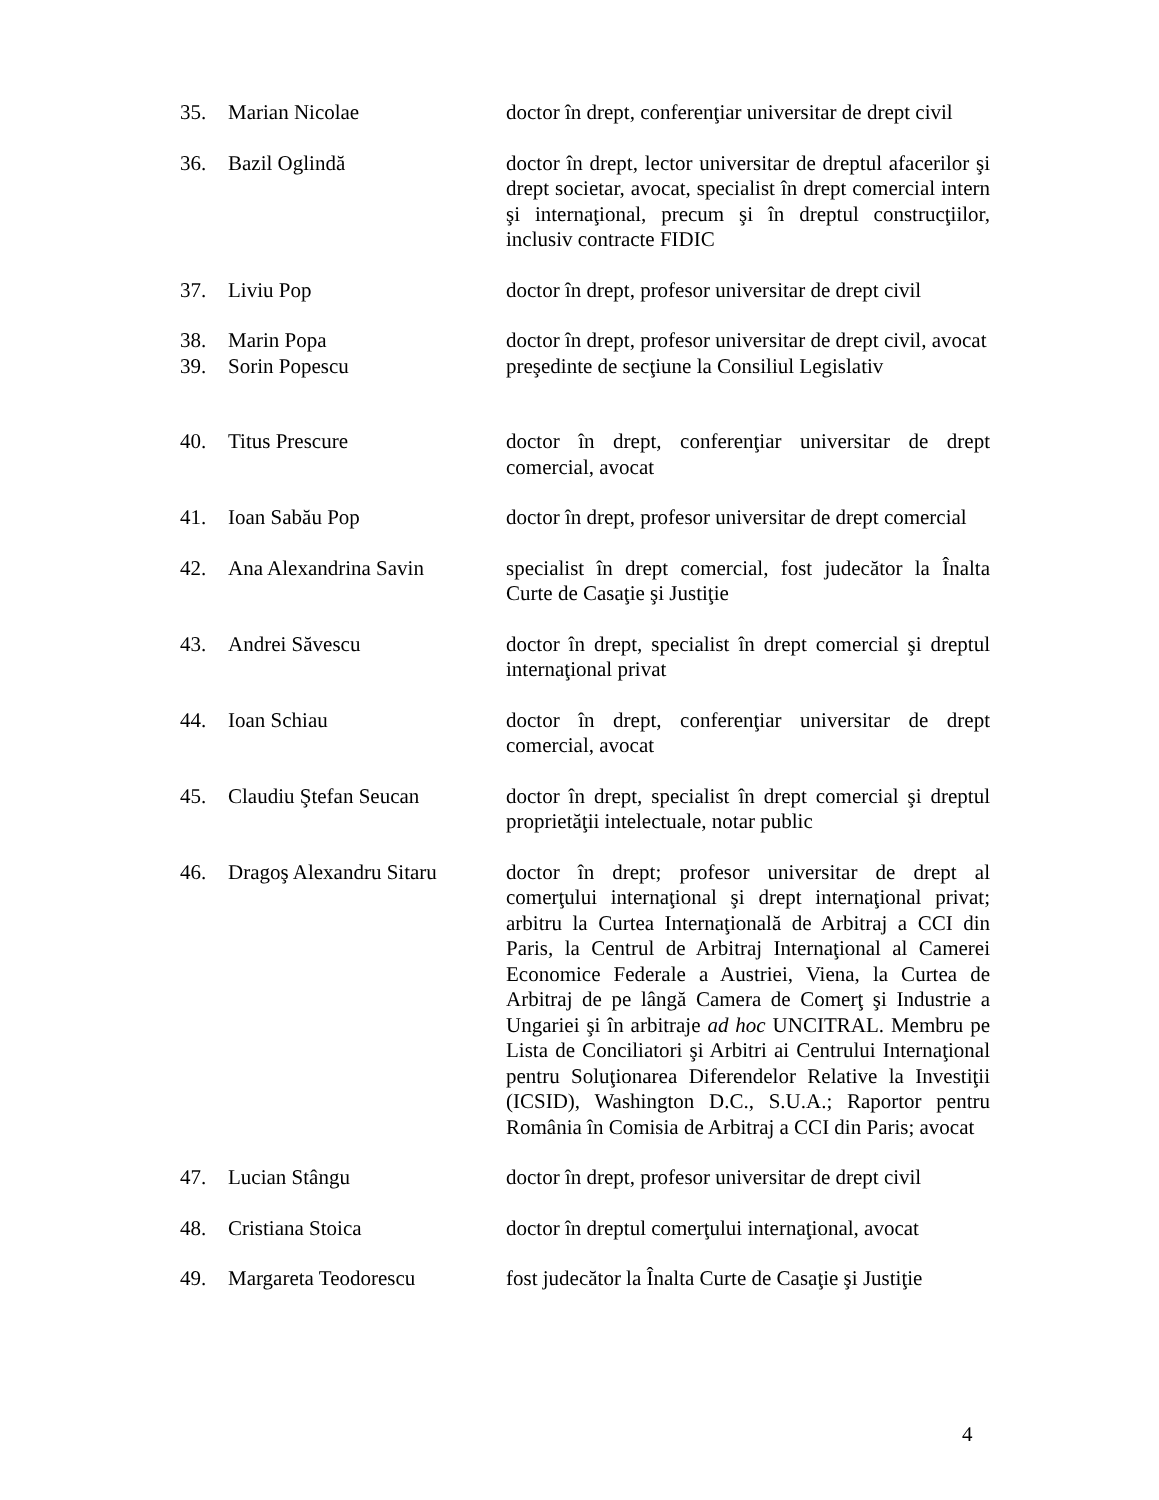| 35. | Marian Nicolae | doctor în drept, conferenţiar universitar de drept civil |
| 36. | Bazil Oglindă | doctor în drept, lector universitar de dreptul afacerilor şi drept societar, avocat, specialist în drept comercial intern şi internaţional, precum şi în dreptul construcţiilor, inclusiv contracte FIDIC |
| 37. | Liviu Pop | doctor în drept, profesor universitar de drept civil |
| 38. | Marin Popa | doctor în drept, profesor universitar de drept civil, avocat |
| 39. | Sorin Popescu | preşedinte de secţiune la Consiliul Legislativ |
| 40. | Titus Prescure | doctor în drept, conferenţiar universitar de drept comercial, avocat |
| 41. | Ioan Sabău Pop | doctor în drept, profesor universitar de drept comercial |
| 42. | Ana Alexandrina Savin | specialist în drept comercial, fost judecător la Înalta Curte de Casaţie şi Justiţie |
| 43. | Andrei Săvescu | doctor în drept, specialist în drept comercial şi dreptul internaţional privat |
| 44. | Ioan Schiau | doctor în drept, conferenţiar universitar de drept comercial, avocat |
| 45. | Claudiu Ştefan Seucan | doctor în drept, specialist în drept comercial şi dreptul proprietăţii intelectuale, notar public |
| 46. | Dragoş Alexandru Sitaru | doctor în drept; profesor universitar de drept al comerţului internaţional şi drept internaţional privat; arbitru la Curtea Internaţională de Arbitraj a CCI din Paris, la Centrul de Arbitraj Internaţional al Camerei Economice Federale a Austriei, Viena, la Curtea de Arbitraj de pe lângă Camera de Comerţ şi Industrie a Ungariei şi în arbitraje ad hoc UNCITRAL. Membru pe Lista de Conciliatori şi Arbitri ai Centrului Internaţional pentru Soluţionarea Diferendelor Relative la Investiţii (ICSID), Washington D.C., S.U.A.; Raportor pentru România în Comisia de Arbitraj a CCI din Paris; avocat |
| 47. | Lucian Stângu | doctor în drept, profesor universitar de drept civil |
| 48. | Cristiana Stoica | doctor în dreptul comerţului internaţional, avocat |
| 49. | Margareta Teodorescu | fost judecător la Înalta Curte de Casaţie şi Justiţie |
4